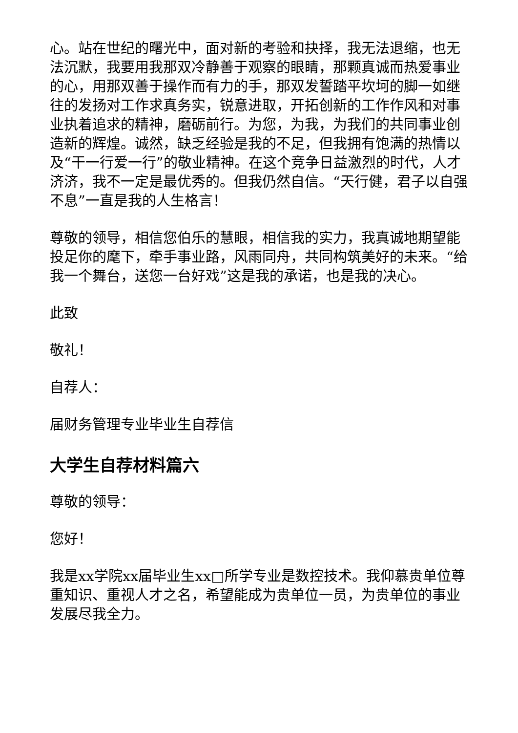心。站在世纪的曙光中，面对新的考验和抉择，我无法退缩，也无法沉默，我要用我那双冷静善于观察的眼睛，那颗真诚而热爱事业的心，用那双善于操作而有力的手，那双发誓踏平坎坷的脚一如继往的发扬对工作求真务实，锐意进取，开拓创新的工作作风和对事业执着追求的精神，磨砺前行。为您，为我，为我们的共同事业创造新的辉煌。诚然，缺乏经验是我的不足，但我拥有饱满的热情以及“干一行爱一行”的敬业精神。在这个竞争日益激烈的时代，人才济济，我不一定是最优秀的。但我仍然自信。“天行健，君子以自强不息”一直是我的人生格言！
尊敬的领导，相信您伯乐的慧眼，相信我的实力，我真诚地期望能投足你的麾下，牵手事业路，风雨同舟，共同构筑美好的未来。“给我一个舞台，送您一台好戏”这是我的承诺，也是我的决心。
此致
敬礼！
自荐人：
届财务管理专业毕业生自荐信
大学生自荐材料篇六
尊敬的领导：
您好！
我是xx学院xx届毕业生xx□所学专业是数控技术。我仰慕贵单位尊重知识、重视人才之名，希望能成为贵单位一员，为贵单位的事业发展尽我全力。